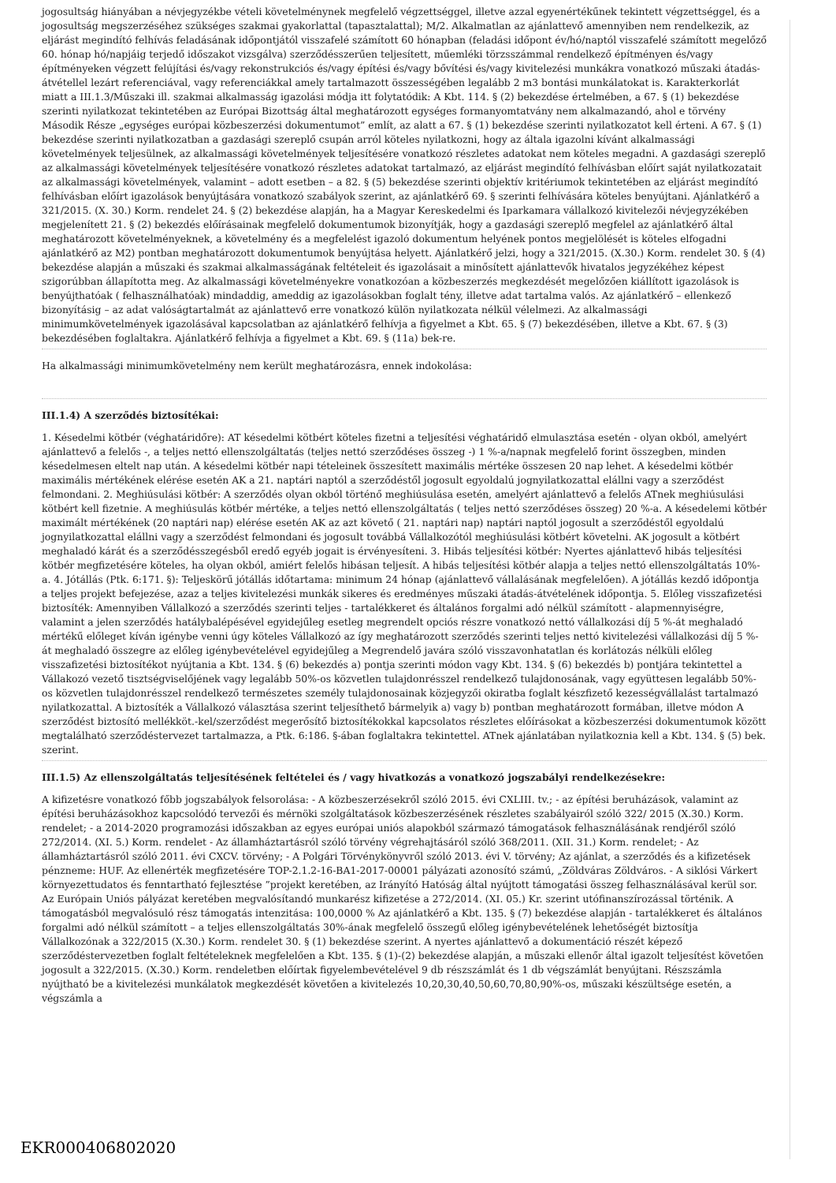jogosultság hiányában a névjegyzékbe vételi követelménynek megfelelő végzettséggel, illetve azzal egyenértékűnek tekintett végzettséggel, és a jogosultság megszerzéséhez szükséges szakmai gyakorlattal (tapasztalattal); M/2. Alkalmatlan az ajánlattevő amennyiben nem rendelkezik, az eljárást megindító felhívás feladásának időpontjától visszafelé számított 60 hónapban (feladási időpont év/hó/naptól visszafelé számított megelőző 60. hónap hó/napjáig terjedő időszakot vizsgálva) szerződésszerűen teljesített, műemléki törzsszámmal rendelkező építményen és/vagy építményeken végzett felújítási és/vagy rekonstrukciós és/vagy építési és/vagy bővítési és/vagy kivitelezési munkákra vonatkozó műszaki átadás-átvétellel lezárt referenciával, vagy referenciákkal amely tartalmazott összességében legalább 2 m3 bontási munkálatokat is. Karakterkorlát miatt a III.1.3/Műszaki ill. szakmai alkalmasság igazolási módja itt folytatódik: A Kbt. 114. § (2) bekezdése értelmében, a 67. § (1) bekezdése szerinti nyilatkozat tekintetében az Európai Bizottság által meghatározott egységes formanyomtatvány nem alkalmazandó, ahol e törvény Második Része „egységes európai közbeszerzési dokumentumot” említ, az alatt a 67. § (1) bekezdése szerinti nyilatkozatot kell érteni. A 67. § (1) bekezdése szerinti nyilatkozatban a gazdasági szereplő csupán arról köteles nyilatkozni, hogy az általa igazolni kívánt alkalmassági követelmények teljesülnek, az alkalmassági követelmények teljesítésére vonatkozó részletes adatokat nem köteles megadni. A gazdasági szereplő az alkalmassági követelmények teljesítésére vonatkozó részletes adatokat tartalmazó, az eljárást megindító felhívásban előírt saját nyilatkozatait az alkalmassági követelmények, valamint – adott esetben – a 82. § (5) bekezdése szerinti objektív kritériumok tekintetében az eljárást megindító felhívásban előírt igazolások benyújtására vonatkozó szabályok szerint, az ajánlatkérő 69. § szerinti felhívására köteles benyújtani. Ajánlatkérő a 321/2015. (X. 30.) Korm. rendelet 24. § (2) bekezdése alapján, ha a Magyar Kereskedelmi és Iparkamara vállalkozó kivitelezői névjegyzékében megjelenített 21. § (2) bekezdés előírásainak megfelelő dokumentumok bizonyítják, hogy a gazdasági szereplő megfelel az ajánlatkérő által meghatározott követelményeknek, a követelmény és a megfelelést igazoló dokumentum helyének pontos megjelölését is köteles elfogadni ajánlatkérő az M2) pontban meghatározott dokumentumok benyújtása helyett. Ajánlatkérő jelzi, hogy a 321/2015. (X.30.) Korm. rendelet 30. § (4) bekezdése alapján a műszaki és szakmai alkalmasságának feltételeit és igazolásait a minősített ajánlattevők hivatalos jegyzékéhez képest szigorúbban állapította meg. Az alkalmassági követelményekre vonatkozóan a közbeszerzés megkezdését megelőzően kiállított igazolások is benyújthatóak ( felhasználhatóak) mindaddig, ameddig az igazolásokban foglalt tény, illetve adat tartalma valós. Az ajánlatkérő – ellenkező bizonyításig – az adat valóságtartalmát az ajánlattevő erre vonatkozó külön nyilatkozata nélkül vélelmezi. Az alkalmassági minimumkövetelmények igazolásával kapcsolatban az ajánlatkérő felhívja a figyelmet a Kbt. 65. § (7) bekezdésében, illetve a Kbt. 67. § (3) bekezdésében foglaltakra. Ajánlatkérő felhívja a figyelmet a Kbt. 69. § (11a) bek-re.
Ha alkalmassági minimumkövetelmény nem került meghatározásra, ennek indokolása:
III.1.4) A szerződés biztosítékai:
1. Késedelmi kötbér (véghatáridőre): AT késedelmi kötbért köteles fizetni a teljesítési véghatáridő elmulasztása esetén - olyan okból, amelyért ajánlattevő a felelős -, a teljes nettó ellenszolgáltatás (teljes nettó szerződéses összeg -) 1 %-a/napnak megfelelő forint összegben, minden késedelmesen eltelt nap után. A késedelmi kötbér napi tételeinek összesített maximális mértéke összesen 20 nap lehet. A késedelmi kötbér maximális mértékének elérése esetén AK a 21. naptári naptól a szerződéstől jogosult egyoldalú jognyilatkozattal elállni vagy a szerződést felmondani. 2. Meghiúsulási kötbér: A szerződés olyan okból történő meghiúsulása esetén, amelyért ajánlattevő a felelős ATnek meghiúsulási kötbért kell fizetnie. A meghiúsulás kötbér mértéke, a teljes nettó ellenszolgáltatás ( teljes nettó szerződéses összeg) 20 %-a. A késedelemi kötbér maximált mértékének (20 naptári nap) elérése esetén AK az azt követő ( 21. naptári nap) naptári naptól jogosult a szerződéstől egyoldalú jognyilatkozattal elállni vagy a szerződést felmondani és jogosult továbbá Vállalkozótól meghiúsulási kötbért követelni. AK jogosult a kötbért meghaladó kárát és a szerződésszegésből eredő egyéb jogait is érvényesíteni. 3. Hibás teljesítési kötbér: Nyertes ajánlattevő hibás teljesítési kötbér megfizetésére köteles, ha olyan okból, amiért felelős hibásan teljesít. A hibás teljesítési kötbér alapja a teljes nettó ellenszolgáltatás 10%-a. 4. Jótállás (Ptk. 6:171. §): Teljeskörű jótállás időtartama: minimum 24 hónap (ajánlattevő vállalásának megfelelően). A jótállás kezdő időpontja a teljes projekt befejezése, azaz a teljes kivitelezési munkák sikeres és eredményes műszaki átadás-átvételének időpontja. 5. Előleg visszafizetési biztosíték: Amennyiben Vállalkozó a szerződés szerinti teljes - tartalékkeret és általános forgalmi adó nélkül számított - alapmennyiségre, valamint a jelen szerződés hatálybalépésével egyidejűleg esetleg megrendelt opciós részre vonatkozó nettó vállalkozási díj 5 %-át meghaladó mértékű előleget kíván igénybe venni úgy köteles Vállalkozó az így meghatározott szerződés szerinti teljes nettó kivitelezési vállalkozási díj 5 %-át meghaladó összegre az előleg igénybevételével egyidejűleg a Megrendelő javára szóló visszavonhatatlan és korlátozás nélküli előleg visszafizetési biztosítékot nyújtania a Kbt. 134. § (6) bekezdés a) pontja szerinti módon vagy Kbt. 134. § (6) bekezdés b) pontjára tekintettel a Vállakozó vezető tisztségviselőjének vagy legalább 50%-os közvetlen tulajdonrésszel rendelkező tulajdonosának, vagy együttesen legalább 50%-os közvetlen tulajdonrésszel rendelkező természetes személy tulajdonosainak közjegyzői okiratba foglalt készfizető kezességvállalást tartalmazó nyilatkozattal. A biztosíték a Vállalkozó választása szerint teljesíthető bármelyik a) vagy b) pontban meghatározott formában, illetve módon A szerződést biztosító mellékköt.-kel/szerződést megerősítő biztosítékokkal kapcsolatos részletes előírásokat a közbeszerzési dokumentumok között megtalálható szerződéstervezet tartalmazza, a Ptk. 6:186. §-ában foglaltakra tekintettel. ATnek ajánlatában nyilatkoznia kell a Kbt. 134. § (5) bek. szerint.
III.1.5) Az ellenszolgáltatás teljesítésének feltételei és / vagy hivatkozás a vonatkozó jogszabályi rendelkezésekre:
A kifizetésre vonatkozó főbb jogszabályok felsorolása: - A közbeszerzésekről szóló 2015. évi CXLIII. tv.; - az építési beruházások, valamint az építési beruházásokhoz kapcsolódó tervezői és mérnöki szolgáltatások közbeszerzésének részletes szabályairól szóló 322/ 2015 (X.30.) Korm. rendelet; - a 2014-2020 programozási időszakban az egyes európai uniós alapokból származó támogatások felhasználásának rendjéről szóló 272/2014. (XI. 5.) Korm. rendelet - Az államháztartásról szóló törvény végrehajtásáról szóló 368/2011. (XII. 31.) Korm. rendelet; - Az államháztartásról szóló 2011. évi CXCV. törvény; - A Polgári Törvénykönyvről szóló 2013. évi V. törvény; Az ajánlat, a szerződés és a kifizetések pénzneme: HUF. Az ellenérték megfizetésére TOP-2.1.2-16-BA1-2017-00001 pályázati azonosító számú, „Zöldváras Zöldváros. - A siklósi Várkert környezettudatos és fenntartható fejlesztése ”projekt keretében, az Irányító Hatóság által nyújtott támogatási összeg felhasználásával kerül sor. Az Európain Uniós pályázat keretében megvalósítandó munkarész kifizetése a 272/2014. (XI. 05.) Kr. szerint utófinanszírozással történik. A támogatásból megvalósuló rész támogatás intenzitása: 100,0000 % Az ajánlatkérő a Kbt. 135. § (7) bekezdése alapján - tartalékkeret és általános forgalmi adó nélkül számított – a teljes ellenszolgáltatás 30%-ának megfelelő összegű előleg igénybevételének lehetőségét biztosítja Vállalkozónak a 322/2015 (X.30.) Korm. rendelet 30. § (1) bekezdése szerint. A nyertes ajánlattevő a dokumentáció részét képező szerződéstervezetben foglalt feltételeknek megfelelően a Kbt. 135. § (1)-(2) bekezdése alapján, a műszaki ellenőr által igazolt teljesítést követően jogosult a 322/2015. (X.30.) Korm. rendeletben előírtak figyelembevételével 9 db részszámlát és 1 db végszámlát benyújtani. Részszámla nyújtható be a kivitelezési munkálatok megkezdését követően a kivitelezés 10,20,30,40,50,60,70,80,90%-os, műszaki készültsége esetén, a végszámla a
EKR000406802020